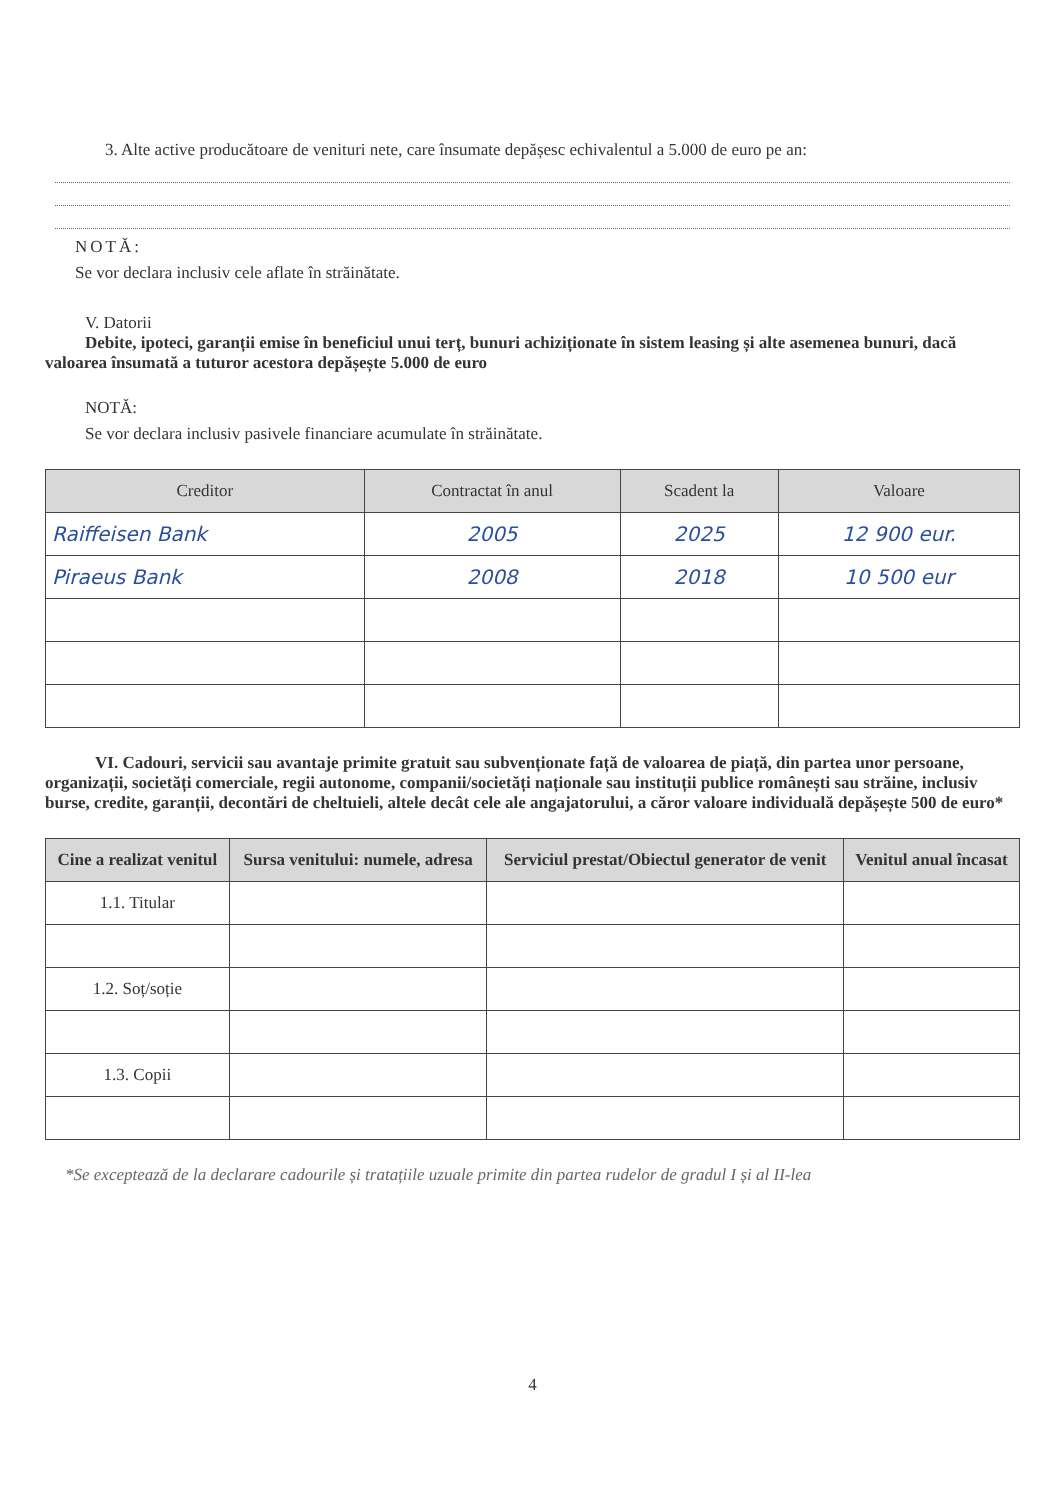3. Alte active producătoare de venituri nete, care însumate depășesc echivalentul a 5.000 de euro pe an:
NOTĂ:
Se vor declara inclusiv cele aflate în străinătate.
V. Datorii
Debite, ipoteci, garanții emise în beneficiul unui terț, bunuri achiziționate în sistem leasing și alte asemenea bunuri, dacă valoarea însumată a tuturor acestora depășește 5.000 de euro
NOTĂ:
Se vor declara inclusiv pasivele financiare acumulate în străinătate.
| Creditor | Contractat în anul | Scadent la | Valoare |
| --- | --- | --- | --- |
| Raiffeisen Bank | 2005 | 2025 | 12 900 eur. |
| Piraeus Bank | 2008 | 2018 | 10 500 eur |
VI. Cadouri, servicii sau avantaje primite gratuit sau subvenționate față de valoarea de piață, din partea unor persoane, organizații, societăți comerciale, regii autonome, companii/societăți naționale sau instituții publice românești sau străine, inclusiv burse, credite, garanții, decontări de cheltuieli, altele decât cele ale angajatorului, a căror valoare individuală depășește 500 de euro*
| Cine a realizat venitul | Sursa venitului: numele, adresa | Serviciul prestat/Obiectul generator de venit | Venitul anual încasat |
| --- | --- | --- | --- |
| 1.1. Titular | | | |
| 1.2. Soț/soție | | | |
| 1.3. Copii | | | |
*Se exceptează de la declarare cadourile și tratațiile uzuale primite din partea rudelor de gradul I și al II-lea
4